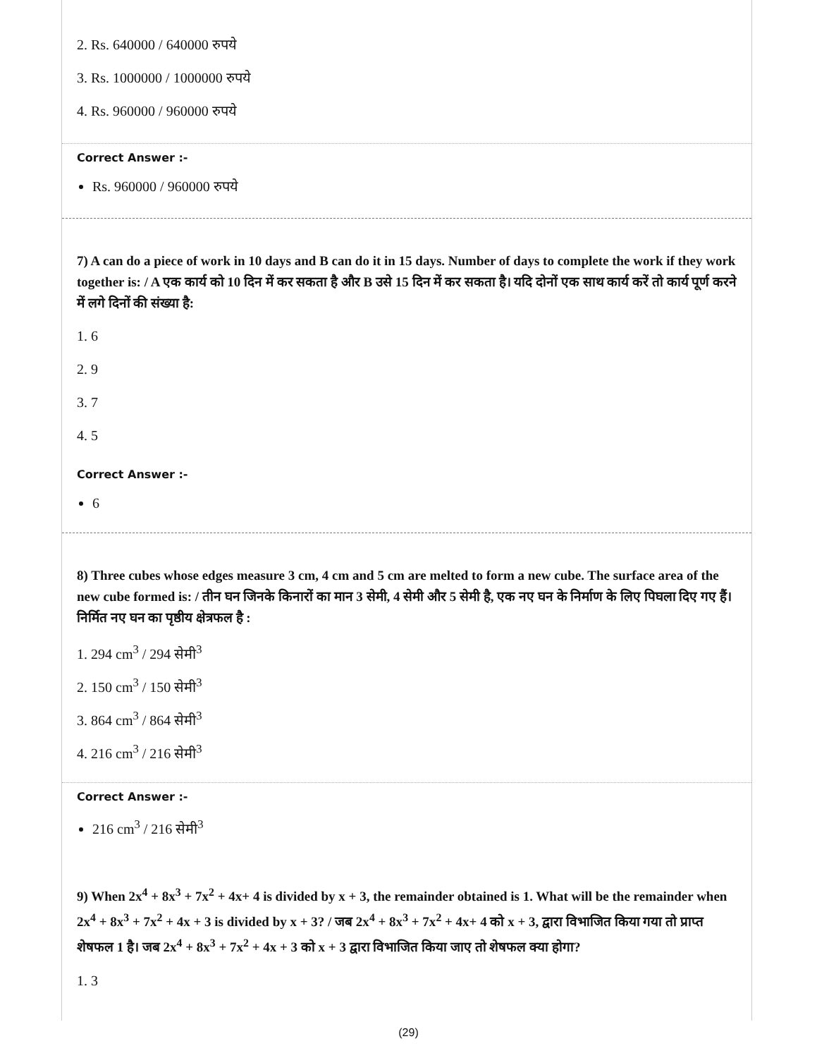2. Rs. 640000 / 640000 रुपये
3. Rs. 1000000 / 1000000 रुपये
4. Rs. 960000 / 960000 रुपये
Correct Answer :-
Rs. 960000 / 960000 रुपये
7) A can do a piece of work in 10 days and B can do it in 15 days. Number of days to complete the work if they work together is: / A एक कार्य को 10 दिन में कर सकता है और B उसे 15 दिन में कर सकता है। यदि दोनों एक साथ कार्य करें तो कार्य पूर्ण करने में लगे दिनों की संख्या है:
1. 6
2. 9
3. 7
4. 5
Correct Answer :-
6
8) Three cubes whose edges measure 3 cm, 4 cm and 5 cm are melted to form a new cube. The surface area of the new cube formed is: / तीन घन जिनके किनारों का मान 3 सेमी, 4 सेमी और 5 सेमी है, एक नए घन के निर्माण के लिए पिघला दिए गए हैं। निर्मित नए घन का पृष्ठीय क्षेत्रफल है :
1. 294 cm<sup>3</sup> / 294 सेमी<sup>3</sup>
2. 150 cm<sup>3</sup> / 150 सेमी<sup>3</sup>
3. 864 cm<sup>3</sup> / 864 सेमी<sup>3</sup>
4. 216 cm<sup>3</sup> / 216 सेमी<sup>3</sup>
Correct Answer :-
216 cm<sup>3</sup> / 216 सेमी<sup>3</sup>
9) When 2x<sup>4</sup> + 8x<sup>3</sup> + 7x<sup>2</sup> + 4x+ 4 is divided by x + 3, the remainder obtained is 1. What will be the remainder when 2x<sup>4</sup> + 8x<sup>3</sup> + 7x<sup>2</sup> + 4x + 3 is divided by x + 3? / जब 2x<sup>4</sup> + 8x<sup>3</sup> + 7x<sup>2</sup> + 4x+ 4 को x + 3, द्वारा विभाजित किया गया तो प्राप्त शेषफल 1 है। जब 2x<sup>4</sup> + 8x<sup>3</sup> + 7x<sup>2</sup> + 4x + 3 को x + 3 द्वारा विभाजित किया जाए तो शेषफल क्या होगा?
1. 3
(29)